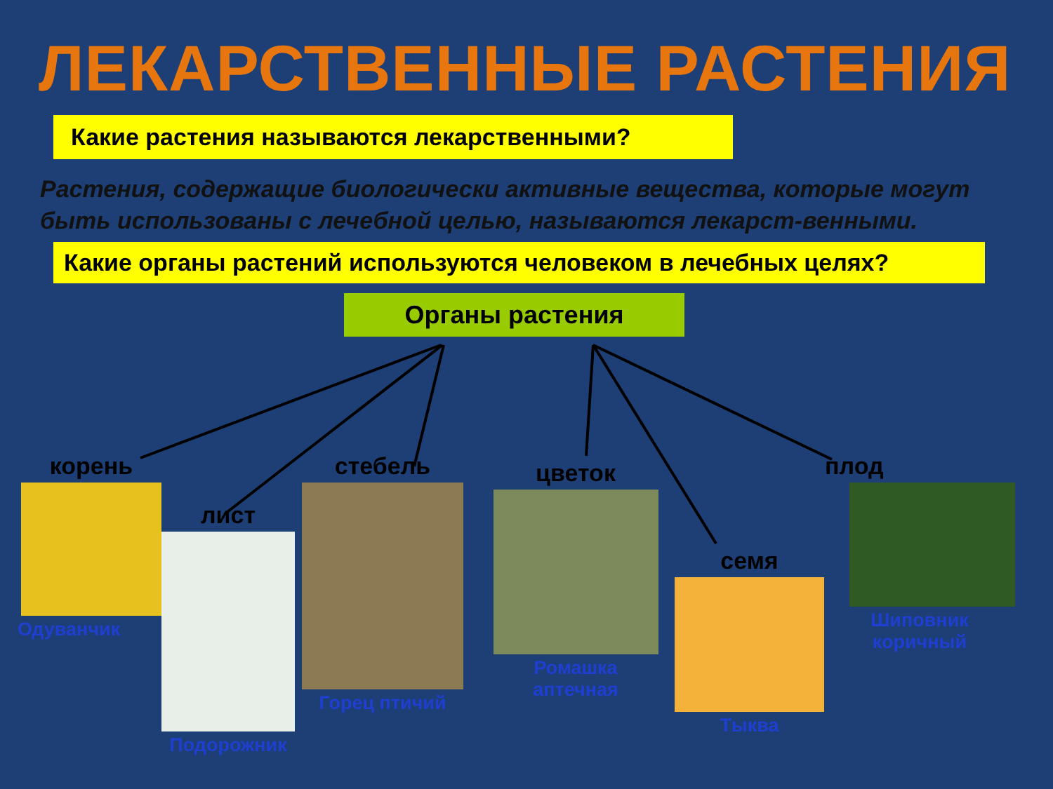ЛЕКАРСТВЕННЫЕ РАСТЕНИЯ
Какие растения называются лекарственными?
Растения, содержащие биологически активные вещества, которые могут быть использованы с лечебной целью, называются лекарст-венными.
Какие органы растений используются человеком в лечебных целях?
Органы растения
корень
Одуванчик
лист
Подорожник
стебель
Горец птичий
цветок
Ромашка аптечная
семя
Тыква
плод
Шиповник коричный